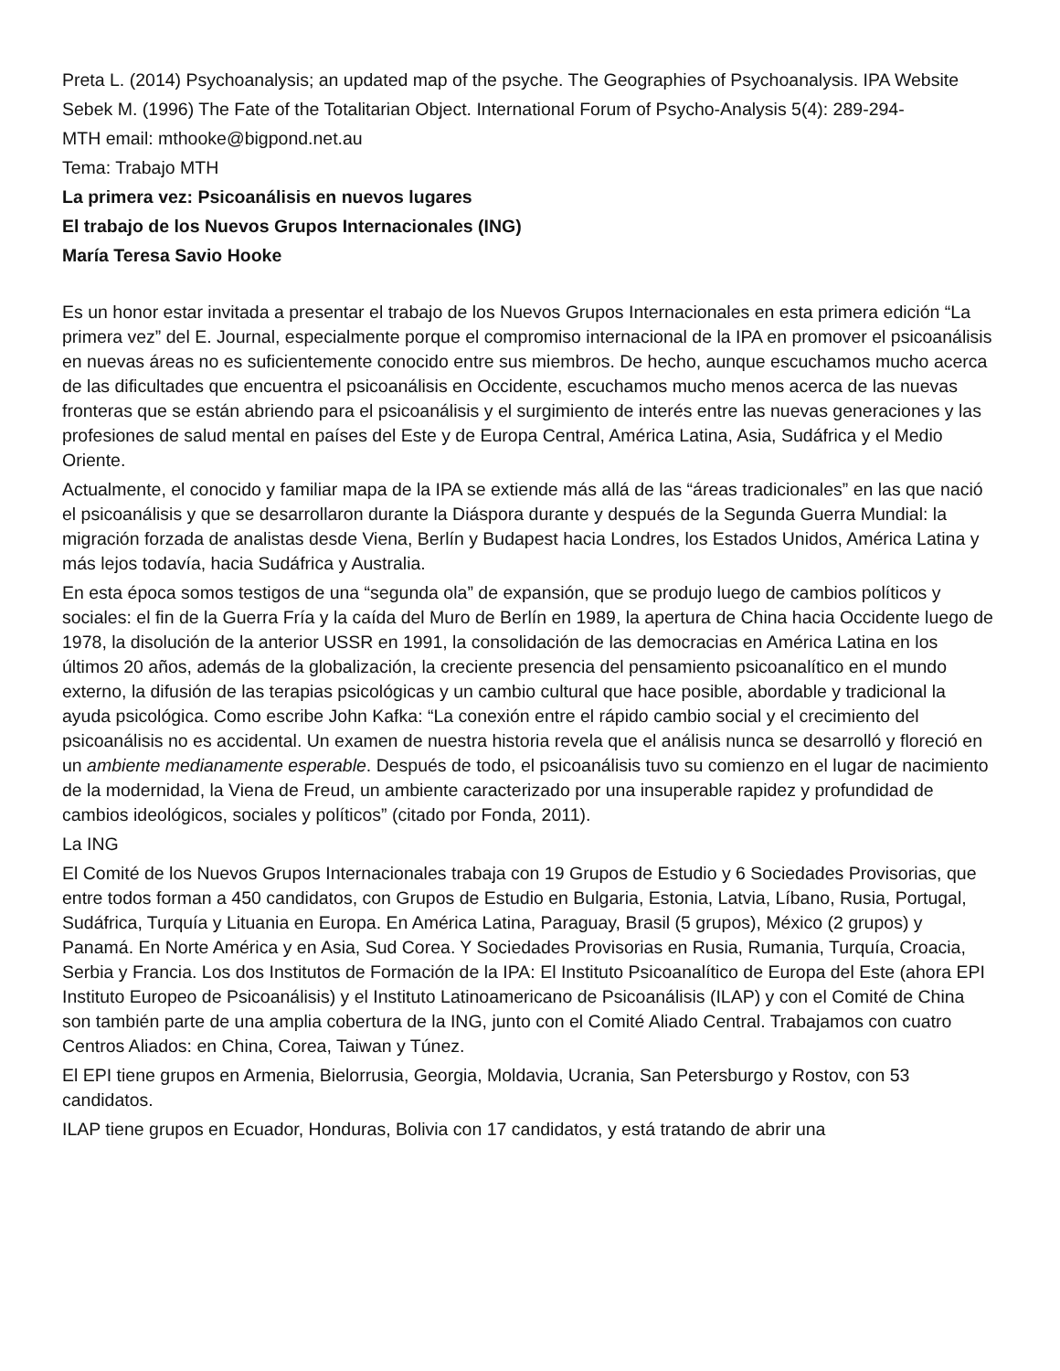Preta L. (2014) Psychoanalysis; an updated map of the psyche. The Geographies of Psychoanalysis. IPA Website
Sebek M. (1996) The Fate of the Totalitarian Object. International Forum of Psycho-Analysis 5(4): 289-294-
MTH email: mthooke@bigpond.net.au
Tema: Trabajo MTH
La primera vez: Psicoanálisis en nuevos lugares
El trabajo de los Nuevos Grupos Internacionales (ING)
María Teresa Savio Hooke
Es un honor estar invitada a presentar el trabajo de los Nuevos Grupos Internacionales en esta primera edición “La primera vez” del E. Journal, especialmente porque el compromiso internacional de la IPA en promover el psicoanálisis en nuevas áreas no es suficientemente conocido entre sus miembros. De hecho, aunque escuchamos mucho acerca de las dificultades que encuentra el psicoanálisis en Occidente, escuchamos mucho menos acerca de las nuevas fronteras que se están abriendo para el psicoanálisis y el surgimiento de interés entre las nuevas generaciones y las profesiones de salud mental en países del Este y de Europa Central, América Latina, Asia, Sudáfrica y el Medio Oriente.
Actualmente, el conocido y familiar mapa de la IPA se extiende más allá de las “áreas tradicionales” en las que nació el psicoanálisis y que se desarrollaron durante la Diáspora durante y después de la Segunda Guerra Mundial: la migración forzada de analistas desde Viena, Berlín y Budapest hacia Londres, los Estados Unidos, América Latina y más lejos todavía, hacia Sudáfrica y Australia.
En esta época somos testigos de una “segunda ola” de expansión, que se produjo luego de cambios políticos y sociales: el fin de la Guerra Fría y la caída del Muro de Berlín en 1989, la apertura de China hacia Occidente luego de 1978, la disolución de la anterior USSR en 1991, la consolidación de las democracias en América Latina en los últimos 20 años, además de la globalización, la creciente presencia del pensamiento psicoanalítico en el mundo externo, la difusión de las terapias psicológicas y un cambio cultural que hace posible, abordable y tradicional la ayuda psicológica. Como escribe John Kafka: “La conexión entre el rápido cambio social y el crecimiento del psicoanálisis no es accidental. Un examen de nuestra historia revela que el análisis nunca se desarrolló y floreció en un ambiente medianamente esperable. Después de todo, el psicoanálisis tuvo su comienzo en el lugar de nacimiento de la modernidad, la Viena de Freud, un ambiente caracterizado por una insuperable rapidez y profundidad de cambios ideológicos, sociales y políticos” (citado por Fonda, 2011).
La ING
El Comité de los Nuevos Grupos Internacionales trabaja con 19 Grupos de Estudio y 6 Sociedades Provisorias, que entre todos forman a 450 candidatos, con Grupos de Estudio en Bulgaria, Estonia, Latvia, Líbano, Rusia, Portugal, Sudáfrica, Turquía y Lituania en Europa. En América Latina, Paraguay, Brasil (5 grupos), México (2 grupos) y Panamá. En Norte América y en Asia, Sud Corea. Y Sociedades Provisorias en Rusia, Rumania, Turquía, Croacia, Serbia y Francia. Los dos Institutos de Formación de la IPA: El Instituto Psicoanalítico de Europa del Este (ahora EPI Instituto Europeo de Psicoanálisis) y el Instituto Latinoamericano de Psicoanálisis (ILAP) y con el Comité de China son también parte de una amplia cobertura de la ING, junto con el Comité Aliado Central. Trabajamos con cuatro Centros Aliados: en China, Corea, Taiwan y Túnez.
El EPI tiene grupos en Armenia, Bielorrusia, Georgia, Moldavia, Ucrania, San Petersburgo y Rostov, con 53 candidatos.
ILAP tiene grupos en Ecuador, Honduras, Bolivia con 17 candidatos, y está tratando de abrir una